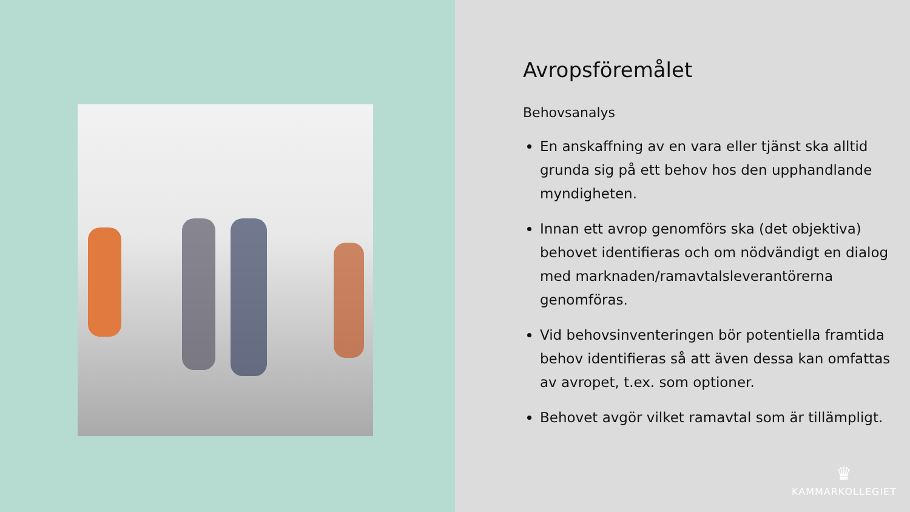Avropsföremålet
Behovsanalys
En anskaffning av en vara eller tjänst ska alltid grunda sig på ett behov hos den upphandlande myndigheten.
Innan ett avrop genomförs ska (det objektiva) behovet identifieras och om nödvändigt en dialog med marknaden/ramavtalsleverantörerna genomföras.
Vid behovsinventeringen bör potentiella framtida behov identifieras så att även dessa kan omfattas av avropet, t.ex. som optioner.
Behovet avgör vilket ramavtal som är tillämpligt.
♛
KAMMARKOLLEGIET